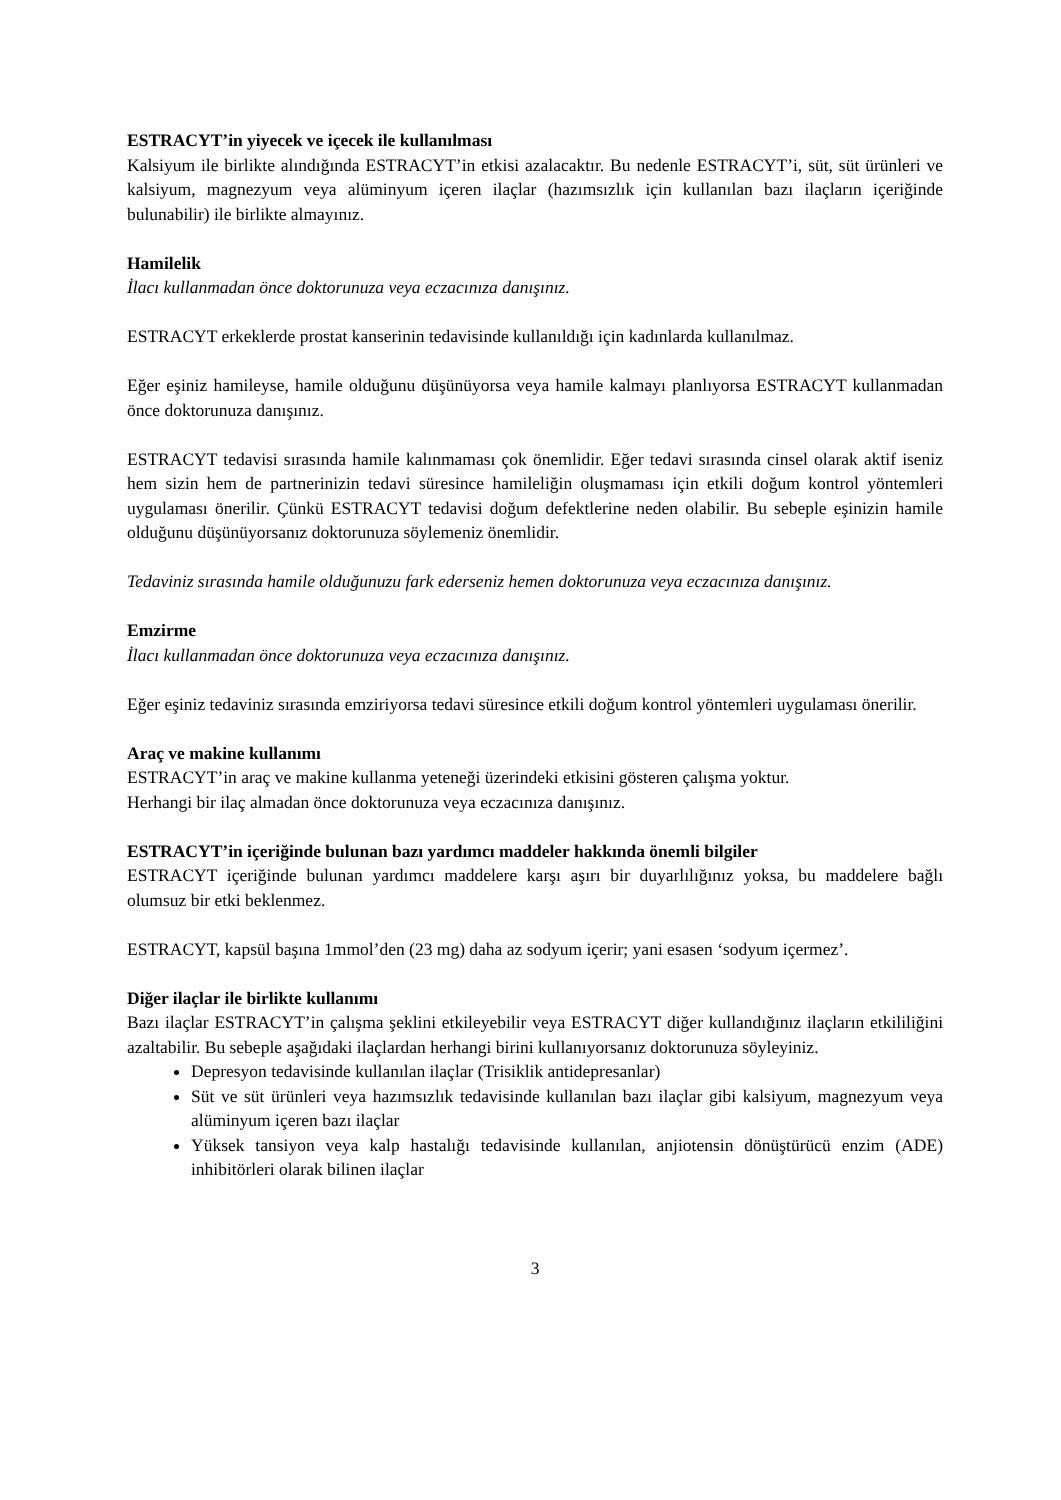ESTRACYT’in yiyecek ve içecek ile kullanılması
Kalsiyum ile birlikte alındığında ESTRACYT’in etkisi azalacaktır. Bu nedenle ESTRACYT’i, süt, süt ürünleri ve kalsiyum, magnezyum veya alüminyum içeren ilaçlar (hazımsızlık için kullanılan bazı ilaçların içeriğinde bulunabilir) ile birlikte almayınız.
Hamilelik
İlacı kullanmadan önce doktorunuza veya eczacınıza danışınız.
ESTRACYT erkeklerde prostat kanserinin tedavisinde kullanıldığı için kadınlarda kullanılmaz.
Eğer eşiniz hamileyse, hamile olduğunu düşünüyorsa veya hamile kalmayı planlıyorsa ESTRACYT kullanmadan önce doktorunuza danışınız.
ESTRACYT tedavisi sırasında hamile kalınmaması çok önemlidir. Eğer tedavi sırasında cinsel olarak aktif iseniz hem sizin hem de partnerinizin tedavi süresince hamileliğin oluşmaması için etkili doğum kontrol yöntemleri uygulaması önerilir. Çünkü ESTRACYT tedavisi doğum defektlerine neden olabilir. Bu sebeple eşinizin hamile olduğunu düşünüyorsanız doktorunuza söylemeniz önemlidir.
Tedaviniz sırasında hamile olduğunuzu fark ederseniz hemen doktorunuza veya eczacınıza danışınız.
Emzirme
İlacı kullanmadan önce doktorunuza veya eczacınıza danışınız.
Eğer eşiniz tedaviniz sırasında emziriyorsa tedavi süresince etkili doğum kontrol yöntemleri uygulaması önerilir.
Araç ve makine kullanımı
ESTRACYT’in araç ve makine kullanma yeteneği üzerindeki etkisini gösteren çalışma yoktur.
Herhangi bir ilaç almadan önce doktorunuza veya eczacınıza danışınız.
ESTRACYT’in içeriğinde bulunan bazı yardımcı maddeler hakkında önemli bilgiler
ESTRACYT içeriğinde bulunan yardımcı maddelere karşı aşırı bir duyarlılığınız yoksa, bu maddelere bağlı olumsuz bir etki beklenmez.
ESTRACYT, kapsül başına 1mmol’den (23 mg) daha az sodyum içerir; yani esasen ‘sodyum içermez’.
Diğer ilaçlar ile birlikte kullanımı
Bazı ilaçlar ESTRACYT’in çalışma şeklini etkileyebilir veya ESTRACYT diğer kullandığınız ilaçların etkililiğini azaltabilir. Bu sebeple aşağıdaki ilaçlardan herhangi birini kullanıyorsanız doktorunuza söyleyiniz.
Depresyon tedavisinde kullanılan ilaçlar (Trisiklik antidepresanlar)
Süt ve süt ürünleri veya hazımsızlık tedavisinde kullanılan bazı ilaçlar gibi kalsiyum, magnezyum veya alüminyum içeren bazı ilaçlar
Yüksek tansiyon veya kalp hastalığı tedavisinde kullanılan, anjiotensin dönüştürücü enzim (ADE) inhibitörleri olarak bilinen ilaçlar
3